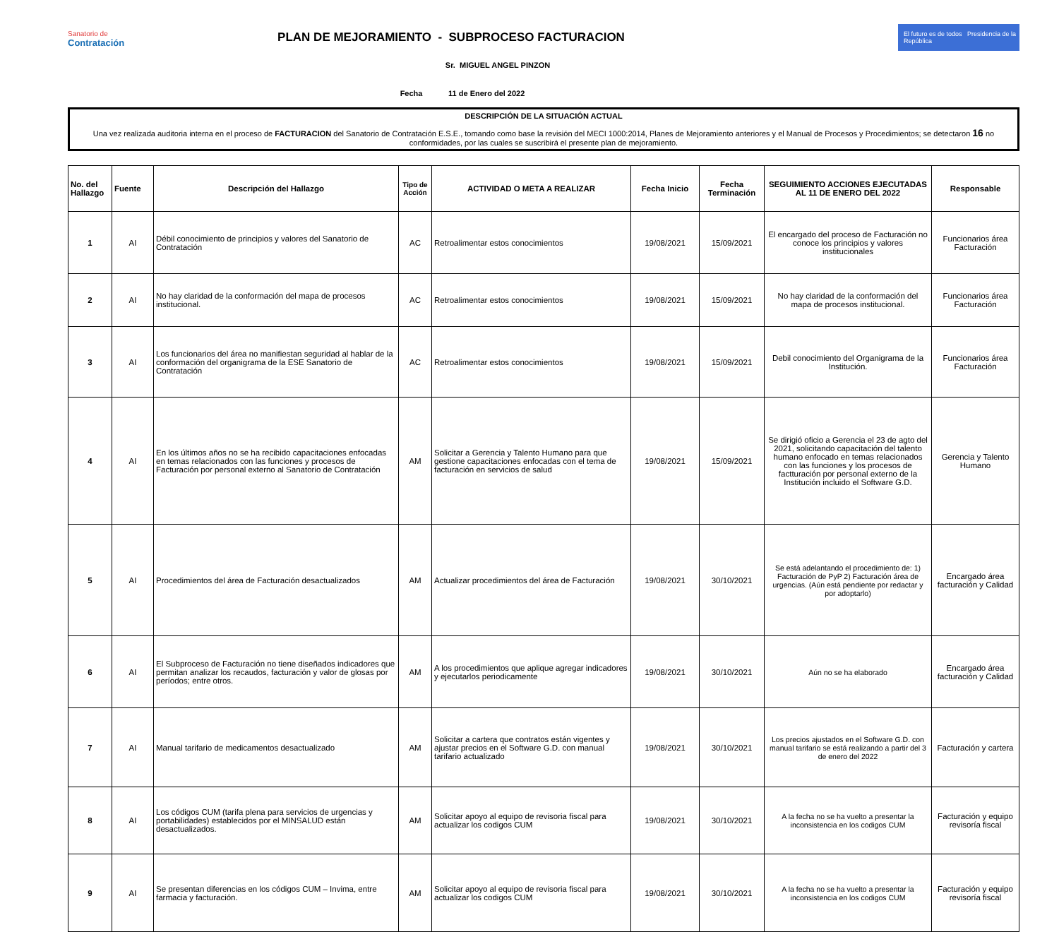Sanatorio de
Contratación
PLAN DE MEJORAMIENTO - SUBPROCESO FACTURACION
El futuro es de todos Presidencia de la República
Sr. MIGUEL ANGEL PINZON
Fecha 11 de Enero del 2022
DESCRIPCIÓN DE LA SITUACIÓN ACTUAL
Una vez realizada auditoria interna en el proceso de FACTURACION del Sanatorio de Contratación E.S.E., tomando como base la revisión del MECI 1000:2014, Planes de Mejoramiento anteriores y el Manual de Procesos y Procedimientos; se detectaron 16 no conformidades, por las cuales se suscribirá el presente plan de mejoramiento.
| No. del Hallazgo | Fuente | Descripción del Hallazgo | Tipo de Acción | ACTIVIDAD O META A REALIZAR | Fecha Inicio | Fecha Terminación | SEGUIMIENTO ACCIONES EJECUTADAS AL 11 DE ENERO DEL 2022 | Responsable |
| --- | --- | --- | --- | --- | --- | --- | --- | --- |
| 1 | AI | Débil conocimiento de principios y valores del Sanatorio de Contratación | AC | Retroalimentar estos conocimientos | 19/08/2021 | 15/09/2021 | El encargado del proceso de Facturación no conoce los principios y valores institucionales | Funcionarios área Facturación |
| 2 | AI | No hay claridad de la conformación del mapa de procesos institucional. | AC | Retroalimentar estos conocimientos | 19/08/2021 | 15/09/2021 | No hay claridad de la conformación del mapa de procesos institucional. | Funcionarios área Facturación |
| 3 | AI | Los funcionarios del área no manifiestan seguridad al hablar de la conformación del organigrama de la ESE Sanatorio de Contratación | AC | Retroalimentar estos conocimientos | 19/08/2021 | 15/09/2021 | Debil conocimiento del Organigrama de la Institución. | Funcionarios área Facturación |
| 4 | AI | En los últimos años no se ha recibido capacitaciones enfocadas en temas relacionados con las funciones y procesos de Facturación por personal externo al Sanatorio de Contratación | AM | Solicitar a Gerencia y Talento Humano para que gestione capacitaciones enfocadas con el tema de facturación en servicios de salud | 19/08/2021 | 15/09/2021 | Se dirigió oficio a Gerencia el 23 de agto del 2021, solicitando capacitación del talento humano enfocado en temas relacionados con las funciones y los procesos de factturación por personal externo de la Institución incluido el Software G.D. | Gerencia y Talento Humano |
| 5 | AI | Procedimientos del área de Facturación desactualizados | AM | Actualizar procedimientos del área de Facturación | 19/08/2021 | 30/10/2021 | Se está adelantando el procedimiento de: 1) Facturación de PyP 2) Facturación área de urgencias. (Aún está pendiente por redactar y por adoptarlo) | Encargado área facturación y Calidad |
| 6 | AI | El Subproceso de Facturación no tiene diseñados indicadores que permitan analizar los recaudos, facturación y valor de glosas por períodos; entre otros. | AM | A los procedimientos que aplique agregar indicadores y ejecutarlos periodicamente | 19/08/2021 | 30/10/2021 | Aún no se ha elaborado | Encargado área facturación y Calidad |
| 7 | AI | Manual tarifario de medicamentos desactualizado | AM | Solicitar a cartera que contratos están vigentes y ajustar precios en el Software G.D. con manual tarifario actualizado | 19/08/2021 | 30/10/2021 | Los precios ajustados en el Software G.D. con manual tarifario se está realizando a partir del 3 de enero del 2022 | Facturación y cartera |
| 8 | AI | Los códigos CUM (tarifa plena para servicios de urgencias y portabilidades) establecidos por el MINSALUD están desactualizados. | AM | Solicitar apoyo al equipo de revisoria fiscal para actualizar los codigos CUM | 19/08/2021 | 30/10/2021 | A la fecha no se ha vuelto a presentar la inconsistencia en los codigos CUM | Facturación y equipo revisoría fiscal |
| 9 | AI | Se presentan diferencias en los códigos CUM – Invima, entre farmacia y facturación. | AM | Solicitar apoyo al equipo de revisoria fiscal para actualizar los codigos CUM | 19/08/2021 | 30/10/2021 | A la fecha no se ha vuelto a presentar la inconsistencia en los codigos CUM | Facturación y equipo revisoría fiscal |